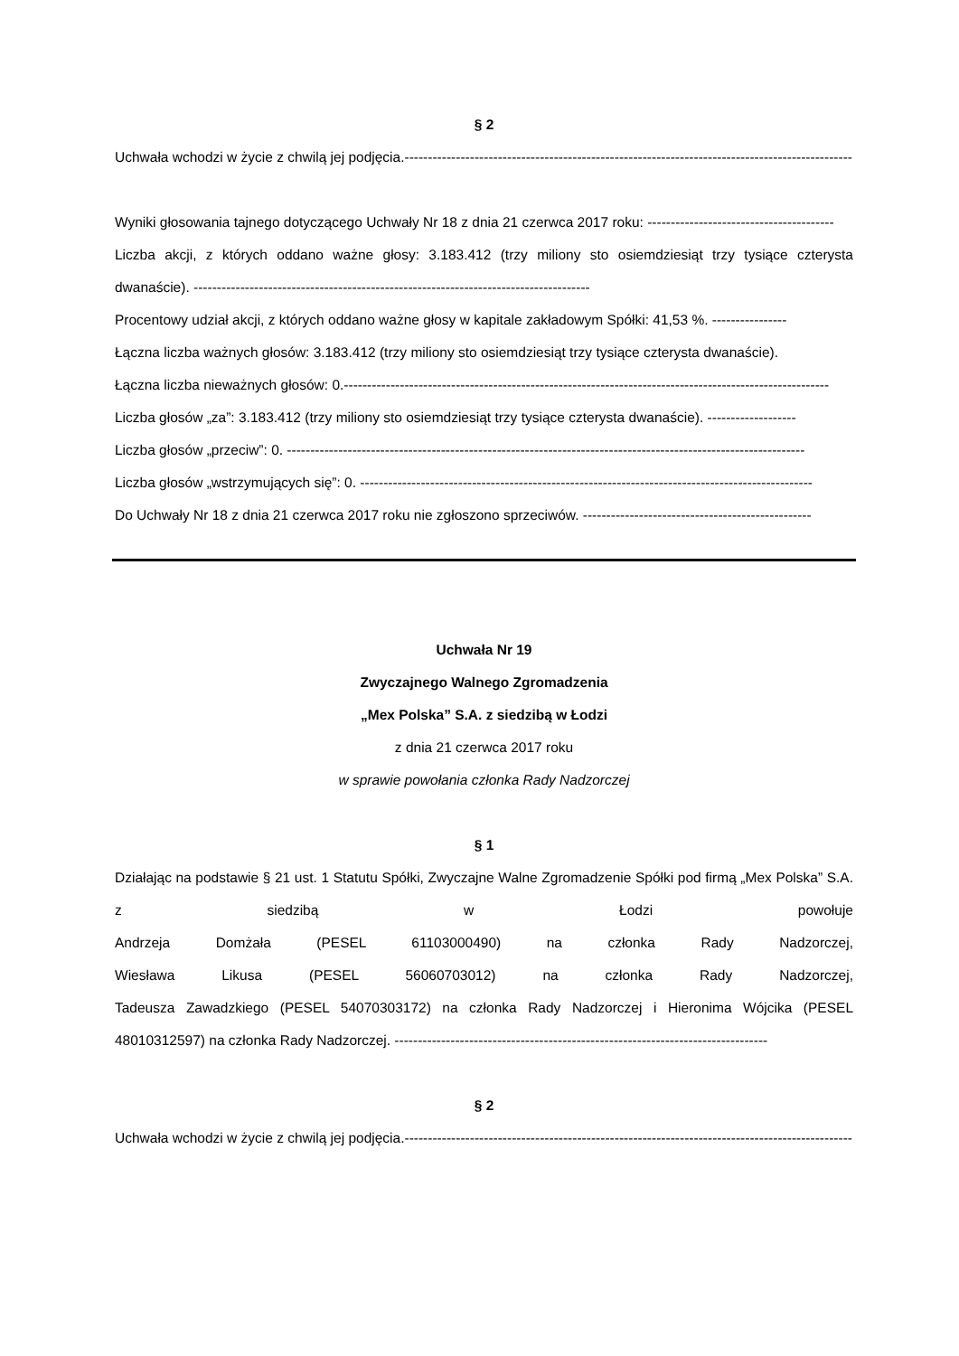§ 2
Uchwała wchodzi w życie z chwilą jej podjęcia.------------------------------------------------------------------------------------------------
Wyniki głosowania tajnego dotyczącego Uchwały Nr 18 z dnia 21 czerwca 2017 roku: ----------------------------------------
Liczba akcji, z których oddano ważne głosy: 3.183.412 (trzy miliony sto osiemdziesiąt trzy tysiące czterysta dwanaście). -------------------------------------------------------------------------------------
Procentowy udział akcji, z których oddano ważne głosy w kapitale zakładowym Spółki: 41,53 %. ----------------
Łączna liczba ważnych głosów: 3.183.412 (trzy miliony sto osiemdziesiąt trzy tysiące czterysta dwanaście).
Łączna liczba nieważnych głosów: 0.--------------------------------------------------------------------------------------------------------
Liczba głosów „za”: 3.183.412 (trzy miliony sto osiemdziesiąt trzy tysiące czterysta dwanaście). -------------------
Liczba głosów „przeciw”: 0. ---------------------------------------------------------------------------------------------------------------
Liczba głosów „wstrzymujących się”: 0. -------------------------------------------------------------------------------------------------
Do Uchwały Nr 18 z dnia 21 czerwca 2017 roku nie zgłoszono sprzeciwów. -------------------------------------------------
Uchwała Nr 19
Zwyczajnego Walnego Zgromadzenia
„Mex Polska” S.A. z siedzibą w Łodzi
z dnia 21 czerwca 2017 roku
w sprawie powołania członka Rady Nadzorczej
§ 1
Działając na podstawie § 21 ust. 1 Statutu Spółki, Zwyczajne Walne Zgromadzenie Spółki pod firmą „Mex Polska” S.A. z siedzibą w Łodzi powołuje
Andrzeja Domżała (PESEL 61103000490) na członka Rady Nadzorczej,
Wiesława Likusa (PESEL 56060703012) na członka Rady Nadzorczej,
Tadeusza Zawadzkiego (PESEL 54070303172) na członka Rady Nadzorczej i Hieronima Wójcika (PESEL 48010312597) na członka Rady Nadzorczej. --------------------------------------------------------------------------------
§ 2
Uchwała wchodzi w życie z chwilą jej podjęcia.------------------------------------------------------------------------------------------------